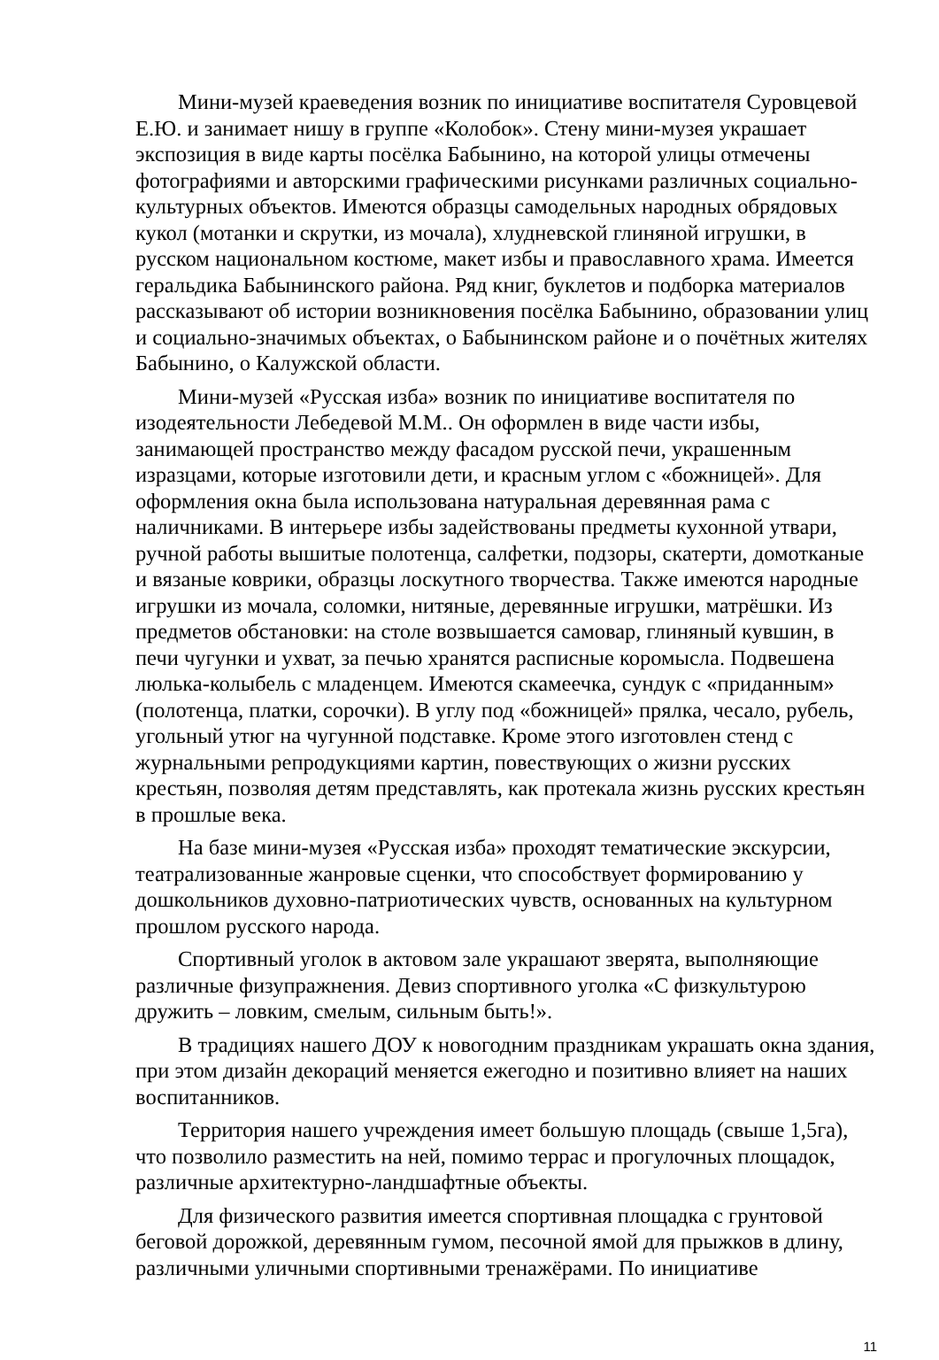Мини-музей краеведения возник по инициативе воспитателя Суровцевой Е.Ю. и занимает нишу в группе «Колобок». Стену мини-музея украшает экспозиция в виде карты посёлка Бабынино, на которой улицы отмечены фотографиями и авторскими графическими рисунками различных социально-культурных объектов. Имеются образцы самодельных народных обрядовых кукол (мотанки и скрутки, из мочала), хлудневской глиняной игрушки, в русском национальном костюме, макет избы и православного храма. Имеется геральдика Бабынинского района. Ряд книг, буклетов и подборка материалов рассказывают об истории возникновения посёлка Бабынино, образовании улиц и социально-значимых объектах, о Бабынинском районе и о почётных жителях Бабынино, о Калужской области.
Мини-музей «Русская изба» возник по инициативе воспитателя по изодеятельности Лебедевой М.М.. Он оформлен в виде части избы, занимающей пространство между фасадом русской печи, украшенным изразцами, которые изготовили дети, и красным углом с «божницей». Для оформления окна была использована натуральная деревянная рама с наличниками. В интерьере избы задействованы предметы кухонной утвари, ручной работы вышитые полотенца, салфетки, подзоры, скатерти, домотканые и вязаные коврики, образцы лоскутного творчества. Также имеются народные игрушки из мочала, соломки, нитяные, деревянные игрушки, матрёшки. Из предметов обстановки: на столе возвышается самовар, глиняный кувшин, в печи чугунки и ухват, за печью хранятся расписные коромысла. Подвешена люлька-колыбель с младенцем. Имеются скамеечка, сундук с «приданным» (полотенца, платки, сорочки). В углу под «божницей» прялка, чесало, рубель, угольный утюг на чугунной подставке. Кроме этого изготовлен стенд с журнальными репродукциями картин, повествующих о жизни русских крестьян, позволяя детям представлять, как протекала жизнь русских крестьян в прошлые века.
На базе мини-музея «Русская изба» проходят тематические экскурсии, театрализованные жанровые сценки, что способствует формированию у дошкольников духовно-патриотических чувств, основанных на культурном прошлом русского народа.
Спортивный уголок в актовом зале украшают зверята, выполняющие различные физупражнения. Девиз спортивного уголка «С физкультурою дружить – ловким, смелым, сильным быть!».
В традициях нашего ДОУ к новогодним праздникам украшать окна здания, при этом дизайн декораций меняется ежегодно и позитивно влияет на наших воспитанников.
Территория нашего учреждения имеет большую площадь (свыше 1,5га), что позволило разместить на ней, помимо террас и прогулочных площадок, различные архитектурно-ландшафтные объекты.
Для физического развития имеется спортивная площадка с грунтовой беговой дорожкой, деревянным гумом, песочной ямой для прыжков в длину, различными уличными спортивными тренажёрами. По инициативе
11